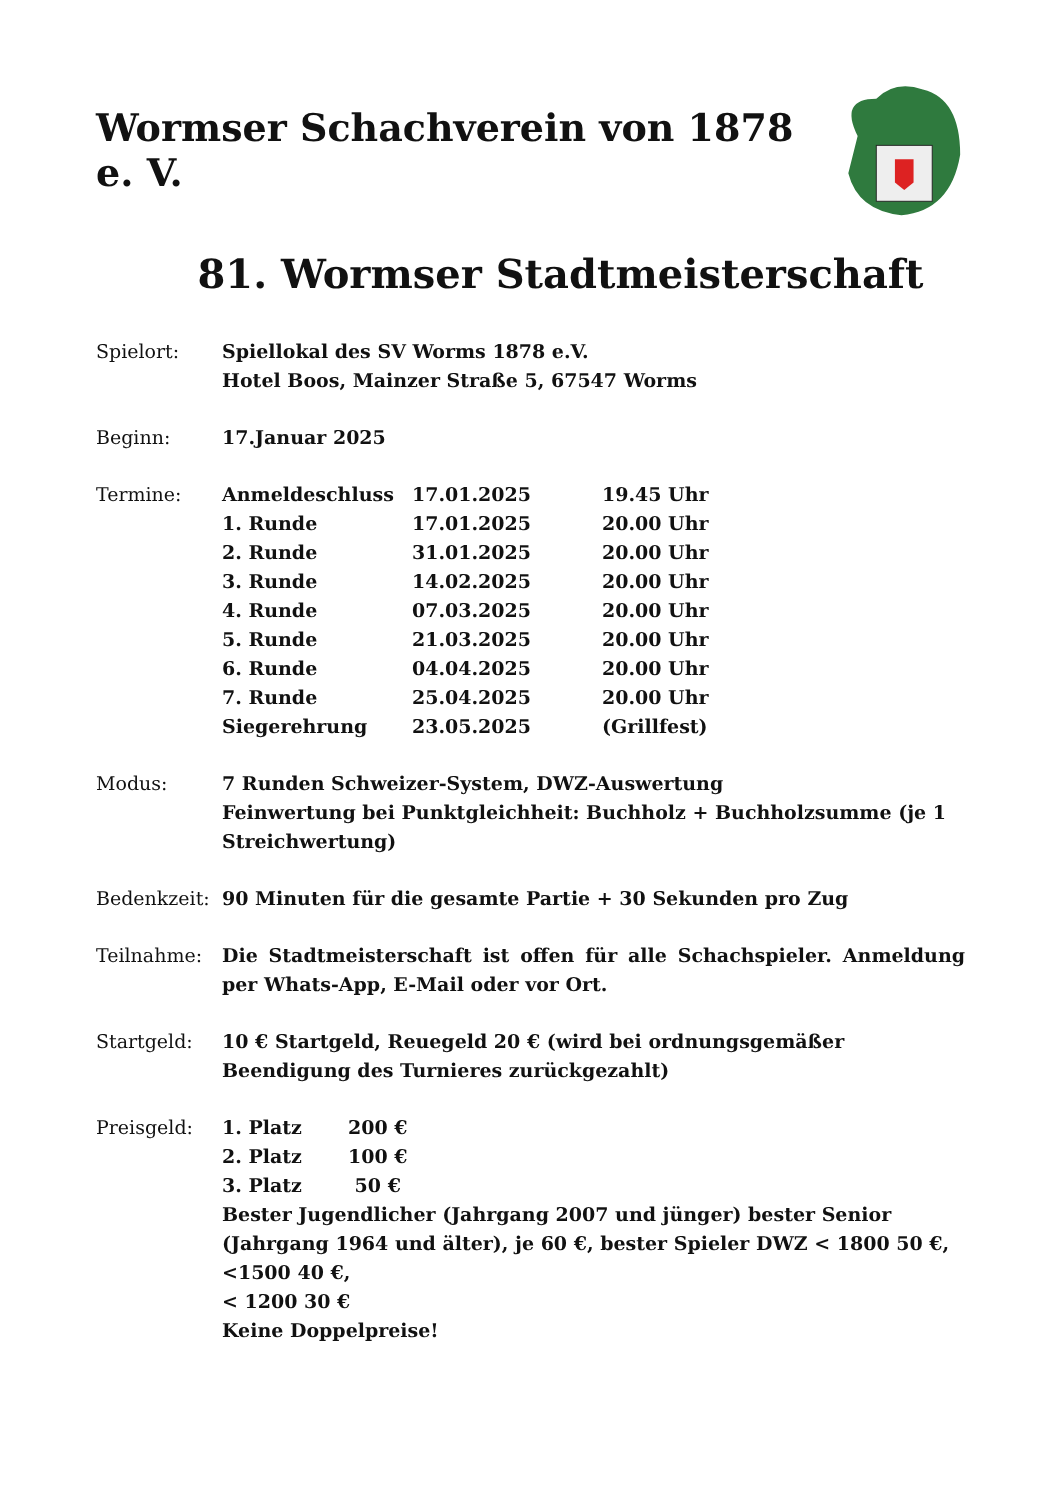Wormser Schachverein von 1878 e. V.
81. Wormser Stadtmeisterschaft
Spielort: Spiellokal des SV Worms 1878 e.V.
Hotel Boos, Mainzer Straße 5, 67547 Worms
Beginn: 17.Januar 2025
Termine:
| Anmeldeschluss | 17.01.2025 | 19.45 Uhr |
| 1. Runde | 17.01.2025 | 20.00 Uhr |
| 2. Runde | 31.01.2025 | 20.00 Uhr |
| 3. Runde | 14.02.2025 | 20.00 Uhr |
| 4. Runde | 07.03.2025 | 20.00 Uhr |
| 5. Runde | 21.03.2025 | 20.00 Uhr |
| 6. Runde | 04.04.2025 | 20.00 Uhr |
| 7. Runde | 25.04.2025 | 20.00 Uhr |
| Siegerehrung | 23.05.2025 | (Grillfest) |
Modus: 7 Runden Schweizer-System, DWZ-Auswertung
Feinwertung bei Punktgleichheit: Buchholz + Buchholzsumme (je 1 Streichwertung)
Bedenkzeit: 90 Minuten für die gesamte Partie + 30 Sekunden pro Zug
Teilnahme: Die Stadtmeisterschaft ist offen für alle Schachspieler. Anmeldung per Whats-App, E-Mail oder vor Ort.
Startgeld: 10 € Startgeld, Reuegeld 20 € (wird bei ordnungsgemäßer Beendigung des Turnieres zurückgezahlt)
Preisgeld:
| 1. Platz | 200 € |
| 2. Platz | 100 € |
| 3. Platz | 50 € |
Bester Jugendlicher (Jahrgang 2007 und jünger) bester Senior (Jahrgang 1964 und älter), je 60 €, bester Spieler DWZ < 1800 50 €, <1500 40 €,
< 1200 30 €
Keine Doppelpreise!